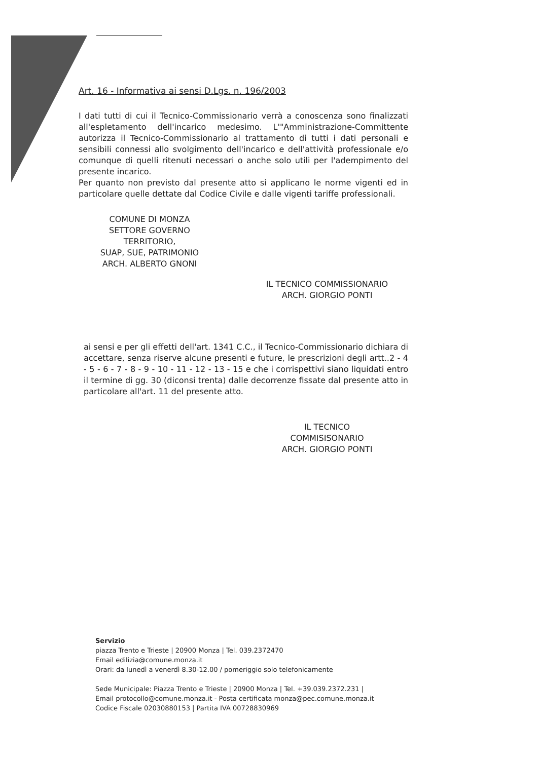Art. 16 - Informativa ai sensi D.Lgs. n. 196/2003
I dati tutti di cui il Tecnico-Commissionario verrà a conoscenza sono finalizzati all'espletamento dell'incarico medesimo. L'"Amministrazione-Committente autorizza il Tecnico-Commissionario al trattamento di tutti i dati personali e sensibili connessi allo svolgimento dell'incarico e dell'attività professionale e/o comunque di quelli ritenuti necessari o anche solo utili per l'adempimento del presente incarico.
Per quanto non previsto dal presente atto si applicano le norme vigenti ed in particolare quelle dettate dal Codice Civile e dalle vigenti tariffe professionali.
COMUNE DI MONZA
SETTORE GOVERNO TERRITORIO,
SUAP, SUE, PATRIMONIO
ARCH. ALBERTO GNONI
IL TECNICO COMMISSIONARIO
ARCH. GIORGIO PONTI
ai sensi e per gli effetti dell'art. 1341 C.C., il Tecnico-Commissionario dichiara di accettare, senza riserve alcune presenti e future, le prescrizioni degli artt..2 - 4 - 5 - 6 - 7 - 8 - 9 - 10 - 11 - 12 - 13 - 15 e che i corrispettivi siano liquidati entro il termine di gg. 30 (diconsi trenta) dalle decorrenze fissate dal presente atto in particolare all'art. 11 del presente atto.
IL TECNICO COMMISISONARIO
ARCH. GIORGIO PONTI
Servizio
piazza Trento e Trieste | 20900 Monza | Tel. 039.2372470
Email edilizia@comune.monza.it
Orari: da lunedì a venerdì 8.30-12.00 / pomeriggio solo telefonicamente
Sede Municipale: Piazza Trento e Trieste | 20900 Monza | Tel. +39.039.2372.231 |
Email protocollo@comune.monza.it - Posta certificata monza@pec.comune.monza.it
Codice Fiscale 02030880153 | Partita IVA 00728830969